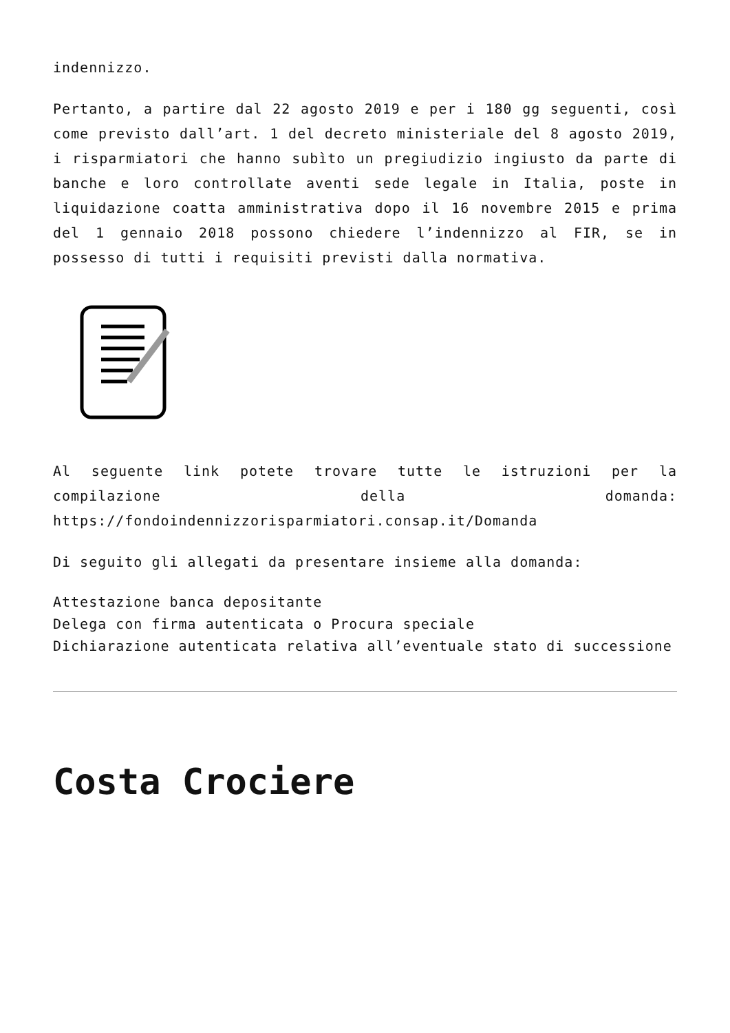indennizzo.
Pertanto, a partire dal 22 agosto 2019 e per i 180 gg seguenti, così come previsto dall’art. 1 del decreto ministeriale del 8 agosto 2019, i risparmiatori che hanno subìto un pregiudizio ingiusto da parte di banche e loro controllate aventi sede legale in Italia, poste in liquidazione coatta amministrativa dopo il 16 novembre 2015 e prima del 1 gennaio 2018 possono chiedere l’indennizzo al FIR, se in possesso di tutti i requisiti previsti dalla normativa.
Al seguente link potete trovare tutte le istruzioni per la compilazione della domanda: https://fondoindennizzorisparmiatori.consap.it/Domanda
Di seguito gli allegati da presentare insieme alla domanda:
Attestazione banca depositante
Delega con firma autenticata o Procura speciale
Dichiarazione autenticata relativa all’eventuale stato di successione
Costa Crociere